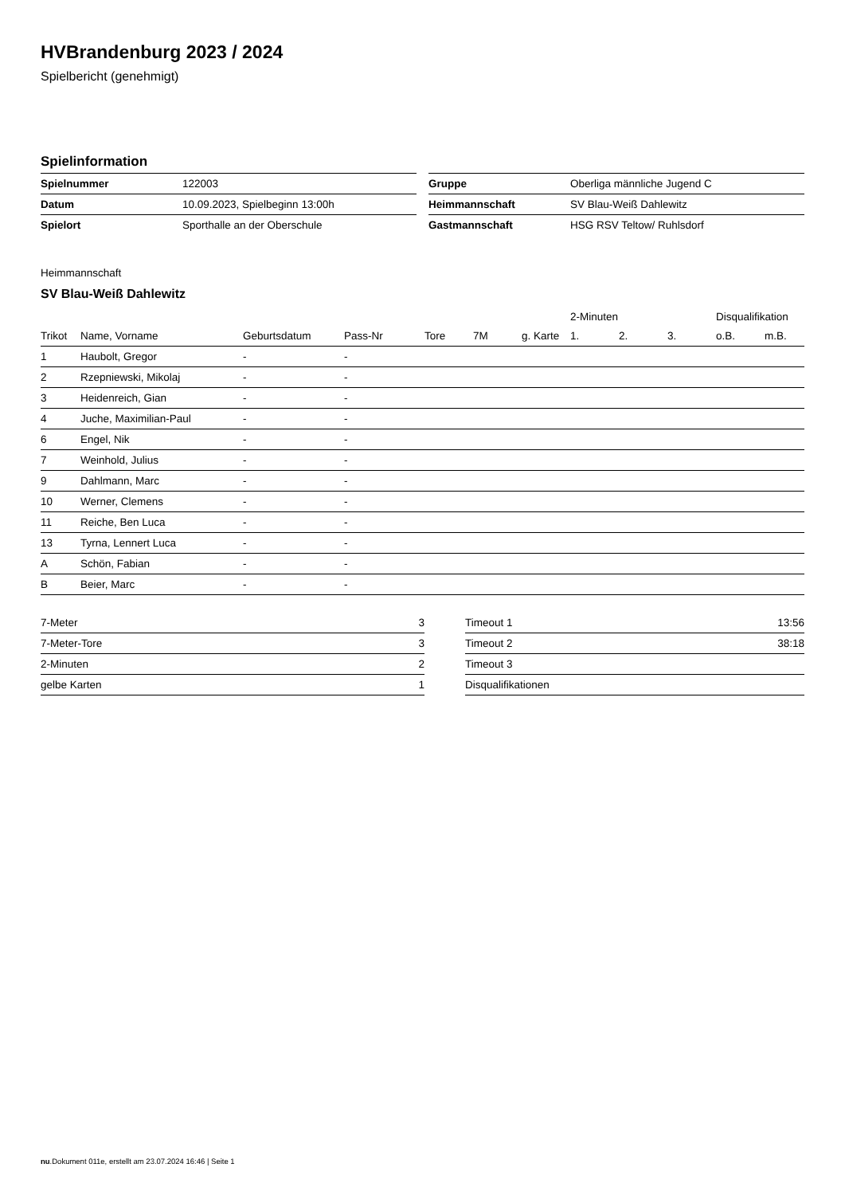HVBrandenburg 2023 / 2024
Spielbericht (genehmigt)
Spielinformation
| Spielnummer | 122003 |
| Datum | 10.09.2023, Spielbeginn 13:00h |
| Spielort | Sporthalle an der Oberschule |
| Gruppe | Oberliga männliche Jugend C |
| Heimmannschaft | SV Blau-Weiß Dahlewitz |
| Gastmannschaft | HSG RSV Teltow/ Ruhlsdorf |
Heimmannschaft
SV Blau-Weiß Dahlewitz
| | | | | | | | 2-Minuten | | | Disqualifikation | |
| --- | --- | --- | --- | --- | --- | --- | --- | --- | --- | --- | --- |
| Trikot | Name, Vorname | Geburtsdatum | Pass-Nr | Tore | 7M | g. Karte | 1. | 2. | 3. | o.B. | m.B. |
| 1 | Haubolt, Gregor | - | - | | | | | | | | |
| 2 | Rzepniewski, Mikolaj | - | - | | | | | | | | |
| 3 | Heidenreich, Gian | - | - | | | | | | | | |
| 4 | Juche, Maximilian-Paul | - | - | | | | | | | | |
| 6 | Engel, Nik | - | - | | | | | | | | |
| 7 | Weinhold, Julius | - | - | | | | | | | | |
| 9 | Dahlmann, Marc | - | - | | | | | | | | |
| 10 | Werner, Clemens | - | - | | | | | | | | |
| 11 | Reiche, Ben Luca | - | - | | | | | | | | |
| 13 | Tyrna, Lennert Luca | - | - | | | | | | | | |
| A | Schön, Fabian | - | - | | | | | | | | |
| B | Beier, Marc | - | - | | | | | | | | |
| 7-Meter | 3 |
| 7-Meter-Tore | 3 |
| 2-Minuten | 2 |
| gelbe Karten | 1 |
| Timeout 1 | 13:56 |
| Timeout 2 | 38:18 |
| Timeout 3 | |
| Disqualifikationen | |
nu.Dokument 011e, erstellt am 23.07.2024 16:46 | Seite 1